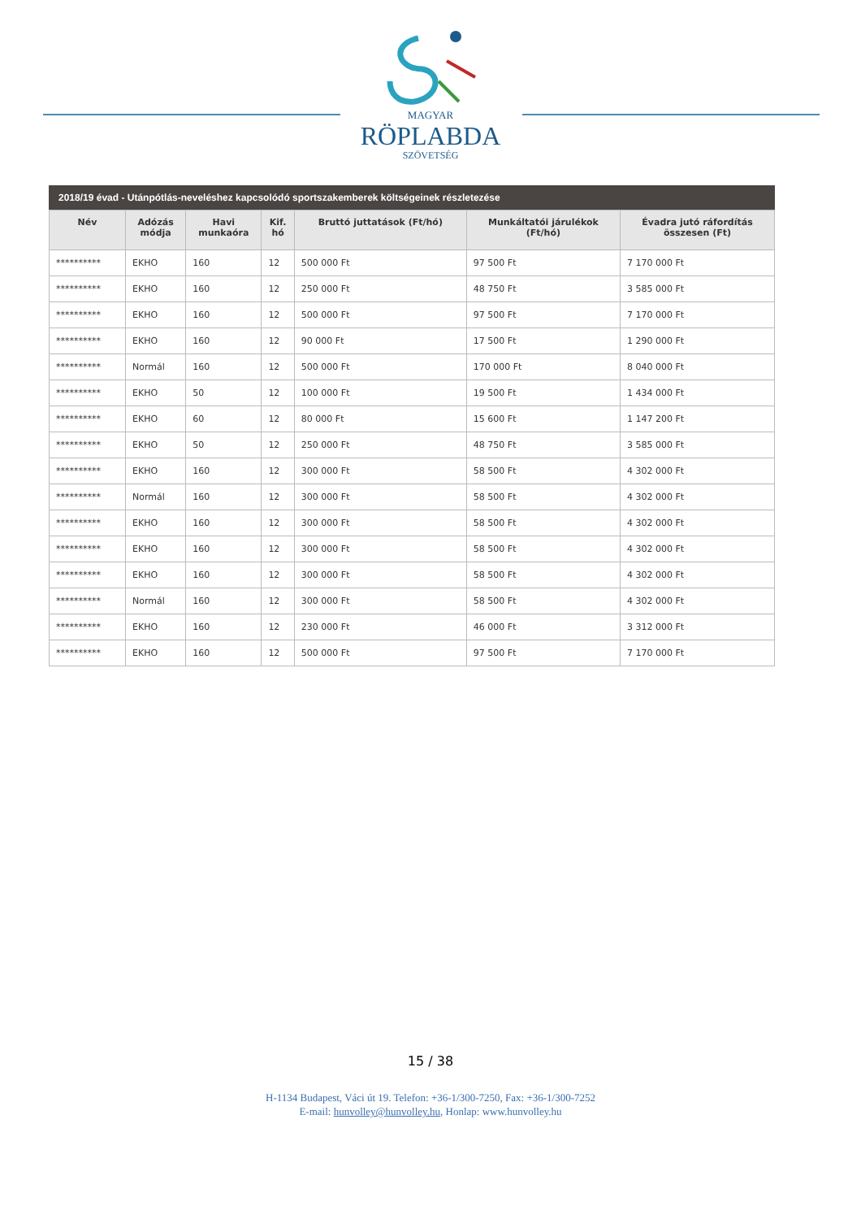MAGYAR
RÖPLABDA
SZÖVETSÉG
2018/19 évad - Utánpótlás-neveléshez kapcsolódó sportszakemberek költségeinek részletezése
| Név | Adózás módja | Havi munkaóra | Kif. hó | Bruttó juttatások (Ft/hó) | Munkáltatói járulékok (Ft/hó) | Évadra jutó ráfordítás összesen (Ft) |
| --- | --- | --- | --- | --- | --- | --- |
| ********** | EKHO | 160 | 12 | 500 000 Ft | 97 500 Ft | 7 170 000 Ft |
| ********** | EKHO | 160 | 12 | 250 000 Ft | 48 750 Ft | 3 585 000 Ft |
| ********** | EKHO | 160 | 12 | 500 000 Ft | 97 500 Ft | 7 170 000 Ft |
| ********** | EKHO | 160 | 12 | 90 000 Ft | 17 500 Ft | 1 290 000 Ft |
| ********** | Normál | 160 | 12 | 500 000 Ft | 170 000 Ft | 8 040 000 Ft |
| ********** | EKHO | 50 | 12 | 100 000 Ft | 19 500 Ft | 1 434 000 Ft |
| ********** | EKHO | 60 | 12 | 80 000 Ft | 15 600 Ft | 1 147 200 Ft |
| ********** | EKHO | 50 | 12 | 250 000 Ft | 48 750 Ft | 3 585 000 Ft |
| ********** | EKHO | 160 | 12 | 300 000 Ft | 58 500 Ft | 4 302 000 Ft |
| ********** | Normál | 160 | 12 | 300 000 Ft | 58 500 Ft | 4 302 000 Ft |
| ********** | EKHO | 160 | 12 | 300 000 Ft | 58 500 Ft | 4 302 000 Ft |
| ********** | EKHO | 160 | 12 | 300 000 Ft | 58 500 Ft | 4 302 000 Ft |
| ********** | EKHO | 160 | 12 | 300 000 Ft | 58 500 Ft | 4 302 000 Ft |
| ********** | Normál | 160 | 12 | 300 000 Ft | 58 500 Ft | 4 302 000 Ft |
| ********** | EKHO | 160 | 12 | 230 000 Ft | 46 000 Ft | 3 312 000 Ft |
| ********** | EKHO | 160 | 12 | 500 000 Ft | 97 500 Ft | 7 170 000 Ft |
15 / 38
H-1134 Budapest, Váci út 19. Telefon: +36-1/300-7250, Fax: +36-1/300-7252
E-mail: hunvolley@hunvolley.hu, Honlap: www.hunvolley.hu